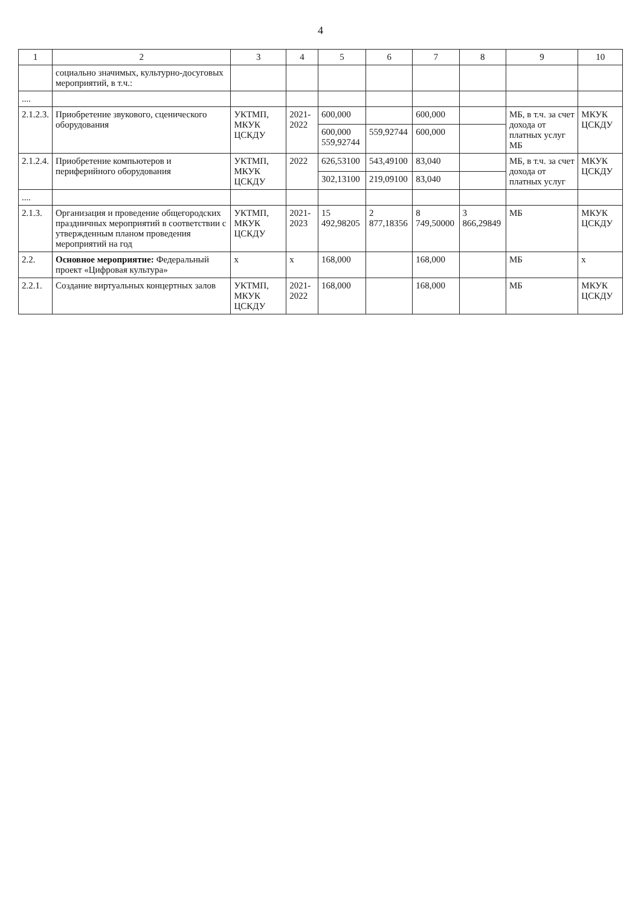4
| 1 | 2 | 3 | 4 | 5 | 6 | 7 | 8 | 9 | 10 |
| --- | --- | --- | --- | --- | --- | --- | --- | --- | --- |
| | социально значимых, культурно-досуговых мероприятий, в т.ч.: | | | | | | | | |
| .... | | | | | | | | | |
| 2.1.2.3. | Приобретение звукового, сценического оборудования | УКТМП, МКУК ЦСКДУ | 2021-2022 | 600,000 | | 600,000 | | МБ, в т.ч. за счет дохода от платных услуг МБ | МКУК ЦСКДУ |
| | | | | 600,000 559,92744 | 559,92744 | 600,000 | | | |
| 2.1.2.4. | Приобретение компьютеров и периферийного оборудования | УКТМП, МКУК ЦСКДУ | 2022 | 626,53100 | 543,49100 | 83,040 | | МБ, в т.ч. за счет дохода от платных услуг | МКУК ЦСКДУ |
| | | | | 302,13100 | 219,09100 | 83,040 | | | |
| .... | | | | | | | | | |
| 2.1.3. | Организация и проведение общегородских праздничных мероприятий в соответствии с утвержденным планом проведения мероприятий на год | УКТМП, МКУК ЦСКДУ | 2021-2023 | 15 492,98205 | 2 877,18356 | 8 749,50000 | 3 866,29849 | МБ | МКУК ЦСКДУ |
| 2.2. | Основное мероприятие: Федеральный проект «Цифровая культура» | x | x | 168,000 | | 168,000 | | МБ | x |
| 2.2.1. | Создание виртуальных концертных залов | УКТМП, МКУК ЦСКДУ | 2021-2022 | 168,000 | | 168,000 | | МБ | МКУК ЦСКДУ |